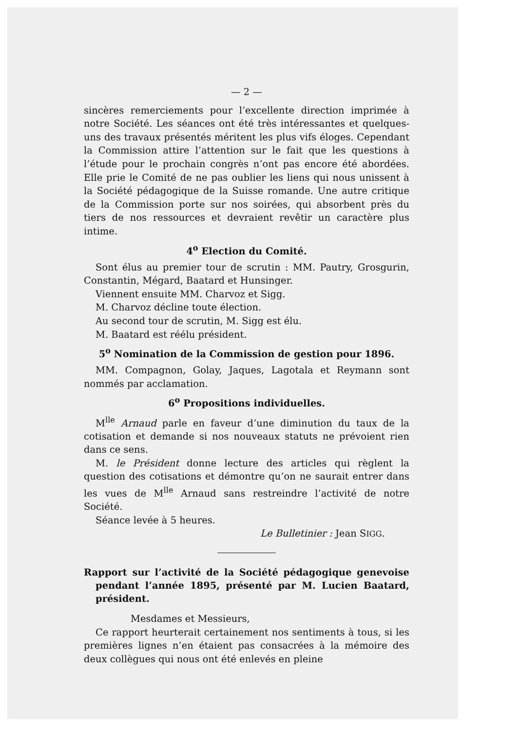— 2 —
sincères remerciements pour l’excellente direction imprimée à notre Société. Les séances ont été très intéressantes et quelques-uns des travaux présentés méritent les plus vifs éloges. Cependant la Commission attire l’attention sur le fait que les questions à l’étude pour le prochain congrès n’ont pas encore été abordées. Elle prie le Comité de ne pas oublier les liens qui nous unissent à la Société pédagogique de la Suisse romande. Une autre critique de la Commission porte sur nos soirées, qui absorbent près du tiers de nos ressources et devraient revêtir un caractère plus intime.
4<sup>o</sup> Election du Comité.
Sont élus au premier tour de scrutin : MM. Pautry, Grosgurin, Constantin, Mégard, Baatard et Hunsinger.
Viennent ensuite MM. Charvoz et Sigg.
M. Charvoz décline toute élection.
Au second tour de scrutin, M. Sigg est élu.
M. Baatard est réélu président.
5<sup>o</sup> Nomination de la Commission de gestion pour 1896.
MM. Compagnon, Golay, Jaques, Lagotala et Reymann sont nommés par acclamation.
6<sup>o</sup> Propositions individuelles.
M<sup>lle</sup> Arnaud parle en faveur d’une diminution du taux de la cotisation et demande si nos nouveaux statuts ne prévoient rien dans ce sens.
M. le Président donne lecture des articles qui règlent la question des cotisations et démontre qu’on ne saurait entrer dans les vues de M<sup>lle</sup> Arnaud sans restreindre l’activité de notre Société.
Séance levée à 5 heures.
Le Bulletinier : Jean SIGG.
Rapport sur l’activité de la Société pédagogique genevoise pendant l’année 1895, présenté par M. Lucien Baatard, président.
Mesdames et Messieurs,
Ce rapport heurterait certainement nos sentiments à tous, si les premières lignes n’en étaient pas consacrées à la mémoire des deux collègues qui nous ont été enlevés en pleine